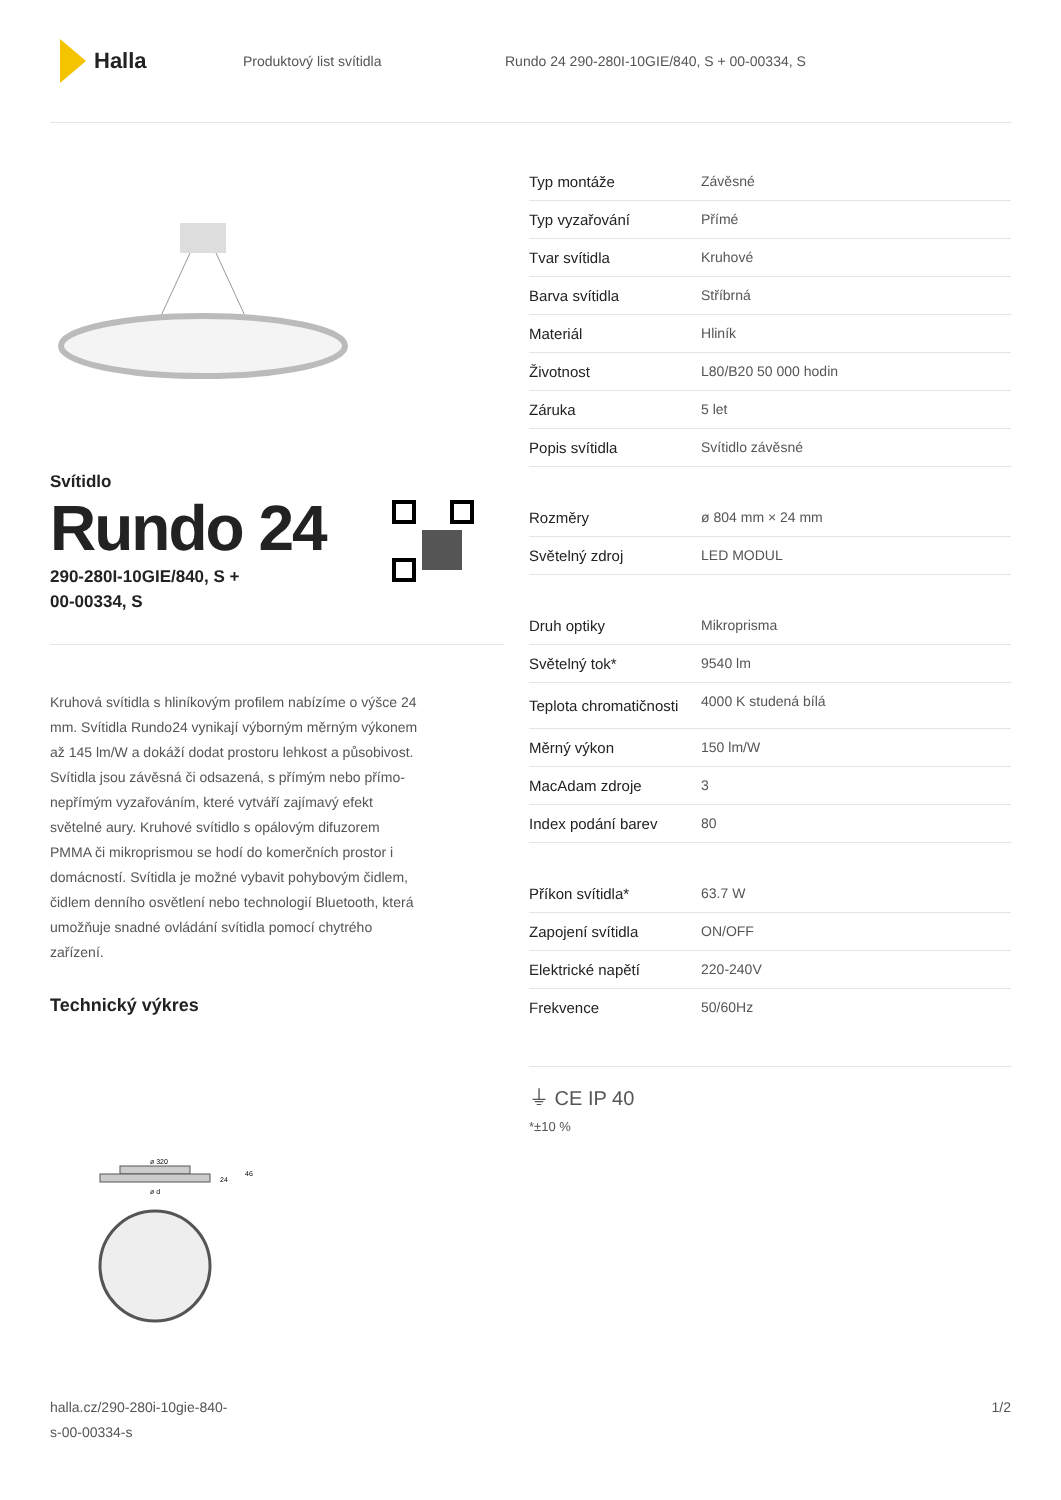Halla
Produktový list svítidla
Rundo 24 290-280I-10GIE/840, S + 00-00334, S
Svítidlo
Rundo 24
290-280I-10GIE/840, S +
00-00334, S
Kruhová svítidla s hliníkovým profilem nabízíme o výšce 24 mm. Svítidla Rundo24 vynikají výborným měrným výkonem až 145 lm/W a dokáží dodat prostoru lehkost a působivost. Svítidla jsou závěsná či odsazená, s přímým nebo přímo-nepřímým vyzařováním, které vytváří zajímavý efekt světelné aury. Kruhové svítidlo s opálovým difuzorem PMMA či mikroprismou se hodí do komerčních prostor i domácností. Svítidla je možné vybavit pohybovým čidlem, čidlem denního osvětlení nebo technologií Bluetooth, která umožňuje snadné ovládání svítidla pomocí chytrého zařízení.
Technický výkres
ø 320
24
46
ø d
| Typ montáže | Závěsné |
| Typ vyzařování | Přímé |
| Tvar svítidla | Kruhové |
| Barva svítidla | Stříbrná |
| Materiál | Hliník |
| Životnost | L80/B20 50 000 hodin |
| Záruka | 5 let |
| Popis svítidla | Svítidlo závěsné |
| Rozměry | ø 804 mm × 24 mm |
| Světelný zdroj | LED MODUL |
| Druh optiky | Mikroprisma |
| Světelný tok* | 9540 lm |
| Teplota chromatičnosti | 4000 K studená bílá |
| Měrný výkon | 150 lm/W |
| MacAdam zdroje | 3 |
| Index podání barev | 80 |
| Příkon svítidla* | 63.7 W |
| Zapojení svítidla | ON/OFF |
| Elektrické napětí | 220-240V |
| Frekvence | 50/60Hz |
⏚ CE IP 40
*±10 %
halla.cz/290-280i-10gie-840-
s-00-00334-s
1/2